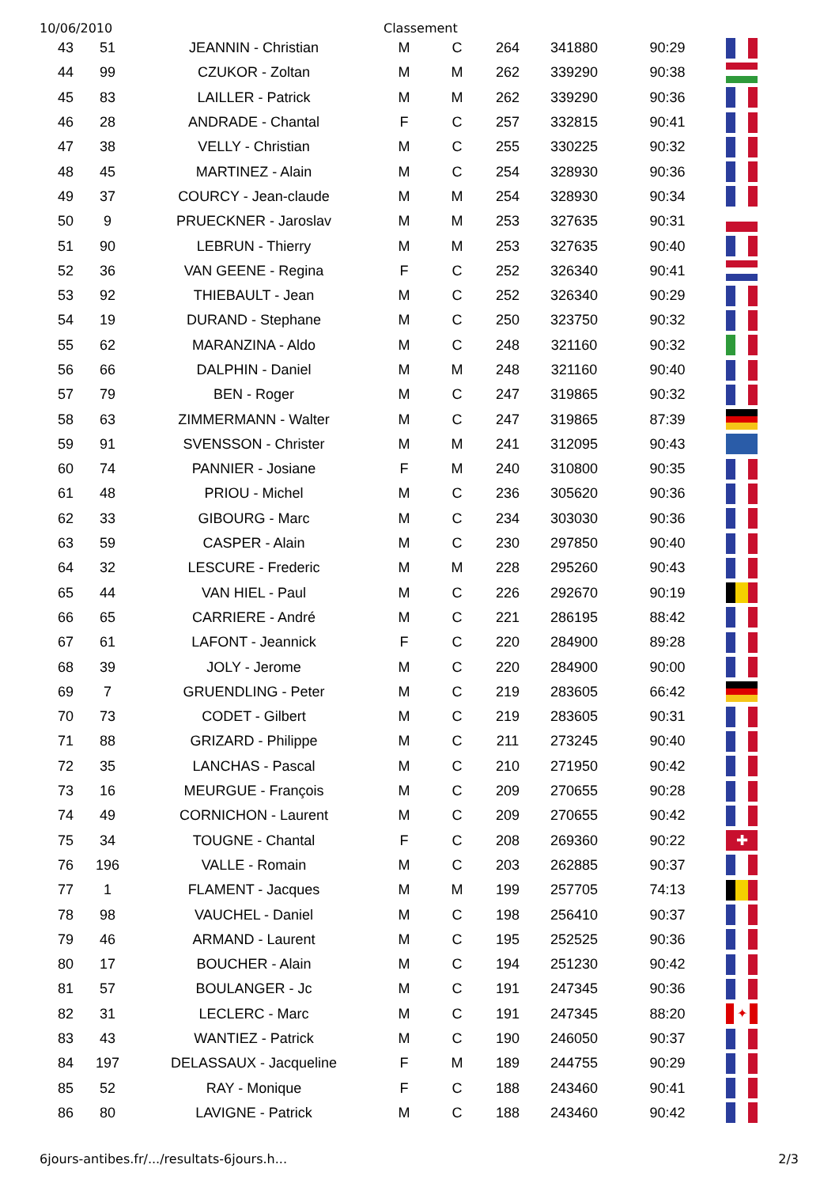10/06/2010 Classement
| 43 | 51 | JEANNIN - Christian | M | C | 264 | 341880 | 90:29 | |
| 44 | 99 | CZUKOR - Zoltan | M | M | 262 | 339290 | 90:38 | |
| 45 | 83 | LAILLER - Patrick | M | M | 262 | 339290 | 90:36 | |
| 46 | 28 | ANDRADE - Chantal | F | C | 257 | 332815 | 90:41 | |
| 47 | 38 | VELLY - Christian | M | C | 255 | 330225 | 90:32 | |
| 48 | 45 | MARTINEZ - Alain | M | C | 254 | 328930 | 90:36 | |
| 49 | 37 | COURCY - Jean-claude | M | M | 254 | 328930 | 90:34 | |
| 50 | 9 | PRUECKNER - Jaroslav | M | M | 253 | 327635 | 90:31 | |
| 51 | 90 | LEBRUN - Thierry | M | M | 253 | 327635 | 90:40 | |
| 52 | 36 | VAN GEENE - Regina | F | C | 252 | 326340 | 90:41 | |
| 53 | 92 | THIEBAULT - Jean | M | C | 252 | 326340 | 90:29 | |
| 54 | 19 | DURAND - Stephane | M | C | 250 | 323750 | 90:32 | |
| 55 | 62 | MARANZINA - Aldo | M | C | 248 | 321160 | 90:32 | |
| 56 | 66 | DALPHIN - Daniel | M | M | 248 | 321160 | 90:40 | |
| 57 | 79 | BEN - Roger | M | C | 247 | 319865 | 90:32 | |
| 58 | 63 | ZIMMERMANN - Walter | M | C | 247 | 319865 | 87:39 | |
| 59 | 91 | SVENSSON - Christer | M | M | 241 | 312095 | 90:43 | |
| 60 | 74 | PANNIER - Josiane | F | M | 240 | 310800 | 90:35 | |
| 61 | 48 | PRIOU - Michel | M | C | 236 | 305620 | 90:36 | |
| 62 | 33 | GIBOURG - Marc | M | C | 234 | 303030 | 90:36 | |
| 63 | 59 | CASPER - Alain | M | C | 230 | 297850 | 90:40 | |
| 64 | 32 | LESCURE - Frederic | M | M | 228 | 295260 | 90:43 | |
| 65 | 44 | VAN HIEL - Paul | M | C | 226 | 292670 | 90:19 | |
| 66 | 65 | CARRIERE - André | M | C | 221 | 286195 | 88:42 | |
| 67 | 61 | LAFONT - Jeannick | F | C | 220 | 284900 | 89:28 | |
| 68 | 39 | JOLY - Jerome | M | C | 220 | 284900 | 90:00 | |
| 69 | 7 | GRUENDLING - Peter | M | C | 219 | 283605 | 66:42 | |
| 70 | 73 | CODET - Gilbert | M | C | 219 | 283605 | 90:31 | |
| 71 | 88 | GRIZARD - Philippe | M | C | 211 | 273245 | 90:40 | |
| 72 | 35 | LANCHAS - Pascal | M | C | 210 | 271950 | 90:42 | |
| 73 | 16 | MEURGUE - François | M | C | 209 | 270655 | 90:28 | |
| 74 | 49 | CORNICHON - Laurent | M | C | 209 | 270655 | 90:42 | |
| 75 | 34 | TOUGNE - Chantal | F | C | 208 | 269360 | 90:22 | ✚ |
| 76 | 196 | VALLE - Romain | M | C | 203 | 262885 | 90:37 | |
| 77 | 1 | FLAMENT - Jacques | M | M | 199 | 257705 | 74:13 | |
| 78 | 98 | VAUCHEL - Daniel | M | C | 198 | 256410 | 90:37 | |
| 79 | 46 | ARMAND - Laurent | M | C | 195 | 252525 | 90:36 | |
| 80 | 17 | BOUCHER - Alain | M | C | 194 | 251230 | 90:42 | |
| 81 | 57 | BOULANGER - Jc | M | C | 191 | 247345 | 90:36 | |
| 82 | 31 | LECLERC - Marc | M | C | 191 | 247345 | 88:20 | ✦ |
| 83 | 43 | WANTIEZ - Patrick | M | C | 190 | 246050 | 90:37 | |
| 84 | 197 | DELASSAUX - Jacqueline | F | M | 189 | 244755 | 90:29 | |
| 85 | 52 | RAY - Monique | F | C | 188 | 243460 | 90:41 | |
| 86 | 80 | LAVIGNE - Patrick | M | C | 188 | 243460 | 90:42 | |
6jours-antibes.fr/.../resultats-6jours.h... 2/3